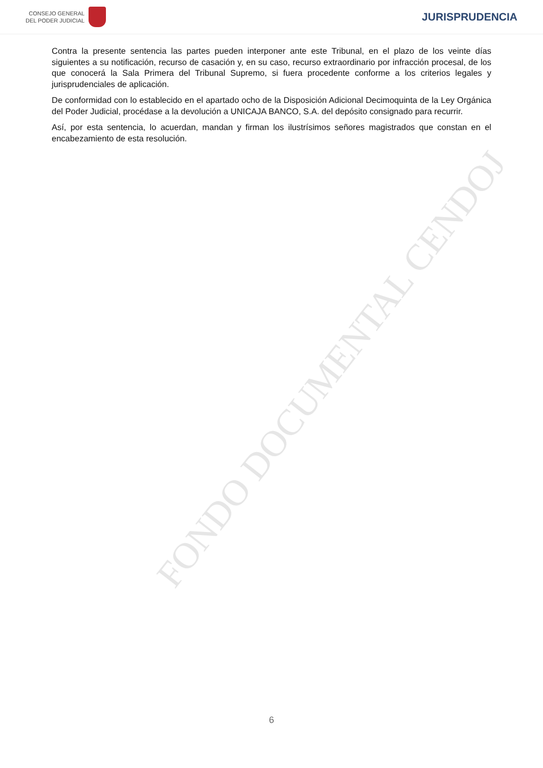CONSEJO GENERAL
DEL PODER JUDICIAL
JURISPRUDENCIA
Contra la presente sentencia las partes pueden interponer ante este Tribunal, en el plazo de los veinte días siguientes a su notificación, recurso de casación y, en su caso, recurso extraordinario por infracción procesal, de los que conocerá la Sala Primera del Tribunal Supremo, si fuera procedente conforme a los criterios legales y jurisprudenciales de aplicación.
De conformidad con lo establecido en el apartado ocho de la Disposición Adicional Decimoquinta de la Ley Orgánica del Poder Judicial, procédase a la devolución a UNICAJA BANCO, S.A. del depósito consignado para recurrir.
Así, por esta sentencia, lo acuerdan, mandan y firman los ilustrísimos señores magistrados que constan en el encabezamiento de esta resolución.
FONDO DOCUMENTAL CENDOJ
6